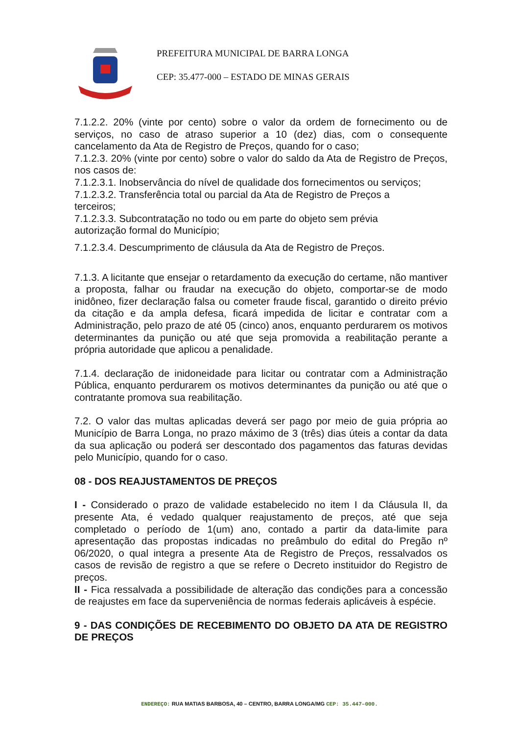PREFEITURA MUNICIPAL DE BARRA LONGA
CEP: 35.477-000 – ESTADO DE MINAS GERAIS
7.1.2.2. 20% (vinte por cento) sobre o valor da ordem de fornecimento ou de serviços, no caso de atraso superior a 10 (dez) dias, com o consequente cancelamento da Ata de Registro de Preços, quando for o caso;
7.1.2.3. 20% (vinte por cento) sobre o valor do saldo da Ata de Registro de Preços, nos casos de:
7.1.2.3.1. Inobservância do nível de qualidade dos fornecimentos ou serviços;
7.1.2.3.2. Transferência total ou parcial da Ata de Registro de Preços a
terceiros;
7.1.2.3.3. Subcontratação no todo ou em parte do objeto sem prévia
autorização formal do Município;
7.1.2.3.4. Descumprimento de cláusula da Ata de Registro de Preços.
7.1.3. A licitante que ensejar o retardamento da execução do certame, não mantiver a proposta, falhar ou fraudar na execução do objeto, comportar-se de modo inidôneo, fizer declaração falsa ou cometer fraude fiscal, garantido o direito prévio da citação e da ampla defesa, ficará impedida de licitar e contratar com a Administração, pelo prazo de até 05 (cinco) anos, enquanto perdurarem os motivos determinantes da punição ou até que seja promovida a reabilitação perante a própria autoridade que aplicou a penalidade.
7.1.4. declaração de inidoneidade para licitar ou contratar com a Administração Pública, enquanto perdurarem os motivos determinantes da punição ou até que o contratante promova sua reabilitação.
7.2. O valor das multas aplicadas deverá ser pago por meio de guia própria ao Município de Barra Longa, no prazo máximo de 3 (três) dias úteis a contar da data da sua aplicação ou poderá ser descontado dos pagamentos das faturas devidas pelo Município, quando for o caso.
08 - DOS REAJUSTAMENTOS DE PREÇOS
I - Considerado o prazo de validade estabelecido no item I da Cláusula II, da presente Ata, é vedado qualquer reajustamento de preços, até que seja completado o período de 1(um) ano, contado a partir da data-limite para apresentação das propostas indicadas no preâmbulo do edital do Pregão nº 06/2020, o qual integra a presente Ata de Registro de Preços, ressalvados os casos de revisão de registro a que se refere o Decreto instituidor do Registro de preços.
II - Fica ressalvada a possibilidade de alteração das condições para a concessão de reajustes em face da superveniência de normas federais aplicáveis à espécie.
9 - DAS CONDIÇÕES DE RECEBIMENTO DO OBJETO DA ATA DE REGISTRO DE PREÇOS
ENDEREÇO: RUA MATIAS BARBOSA, 40 – CENTRO, BARRA LONGA/MG CEP: 35.447–000.